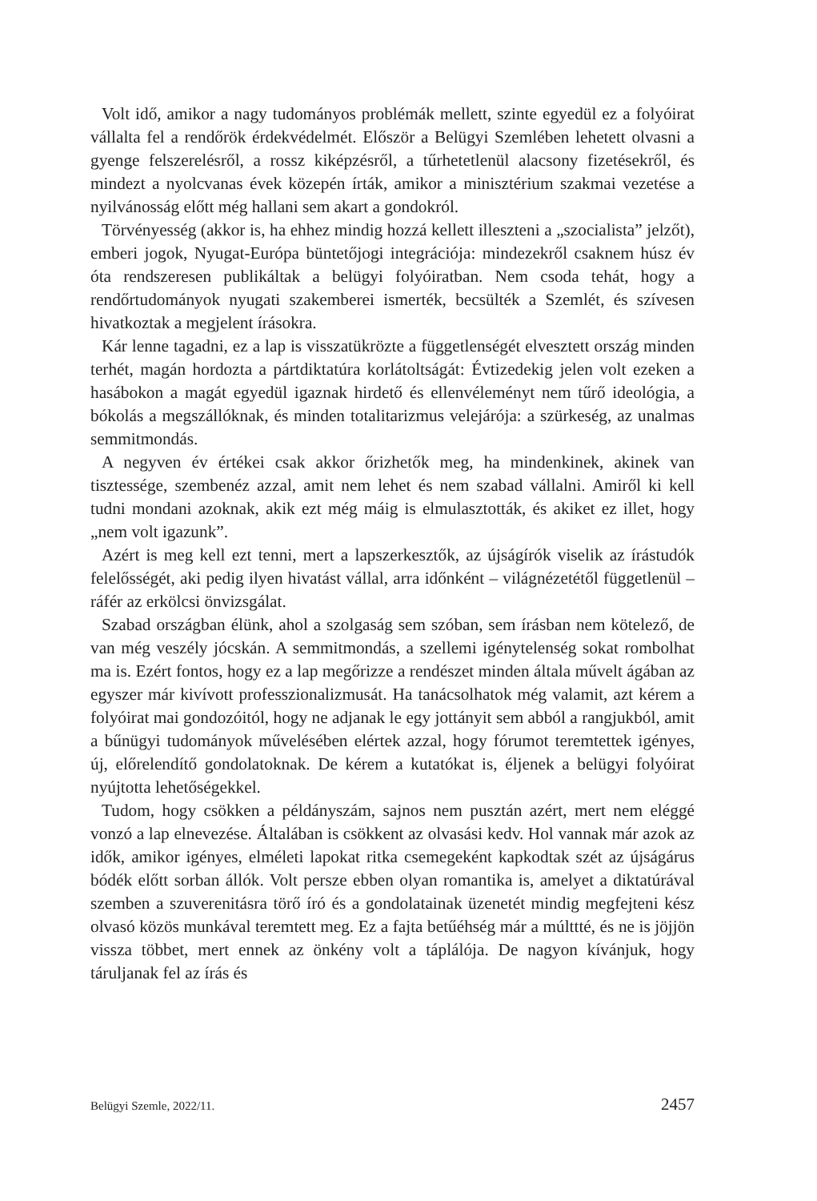Volt idő, amikor a nagy tudományos problémák mellett, szinte egyedül ez a folyóirat vállalta fel a rendőrök érdekvédelmét. Először a Belügyi Szemlében lehetett olvasni a gyenge felszerelésről, a rossz kiképzésről, a tűrhetetlenül alacsony fizetésekről, és mindezt a nyolcvanas évek közepén írták, amikor a minisztérium szakmai vezetése a nyilvánosság előtt még hallani sem akart a gondokról.
Törvényesség (akkor is, ha ehhez mindig hozzá kellett illeszteni a „szocialista” jelzőt), emberi jogok, Nyugat-Európa büntetőjogi integrációja: mindezekről csaknem húsz év óta rendszeresen publikáltak a belügyi folyóiratban. Nem csoda tehát, hogy a rendőrtudományok nyugati szakemberei ismerték, becsülték a Szemlét, és szívesen hivatkoztak a megjelent írásokra.
Kár lenne tagadni, ez a lap is visszatükrözte a függetlenségét elvesztett ország minden terhét, magán hordozta a pártdiktatúra korlátoltságát: Évtizedekig jelen volt ezeken a hasábokon a magát egyedül igaznak hirdető és ellenvéleményt nem tűrő ideológia, a bókolás a megszállóknak, és minden totalitarizmus velejárója: a szürkeség, az unalmas semmitmondás.
A negyven év értékei csak akkor őrizhetők meg, ha mindenkinek, akinek van tisztessége, szembenéz azzal, amit nem lehet és nem szabad vállalni. Amiről ki kell tudni mondani azoknak, akik ezt még máig is elmulasztották, és akiket ez illet, hogy „nem volt igazunk”.
Azért is meg kell ezt tenni, mert a lapszerkesztők, az újságírók viselik az írástudók felelősségét, aki pedig ilyen hivatást vállal, arra időnként – világnézetétől függetlenül – ráfér az erkölcsi önvizsgálat.
Szabad országban élünk, ahol a szolgaság sem szóban, sem írásban nem kötelező, de van még veszély jócskán. A semmitmondás, a szellemi igénytelenség sokat rombolhat ma is. Ezért fontos, hogy ez a lap megőrizze a rendészet minden általa művelt ágában az egyszer már kivívott professzionalizmusát. Ha tanácsolhatok még valamit, azt kérem a folyóirat mai gondozóitól, hogy ne adjanak le egy jottányit sem abból a rangjukból, amit a bűnügyi tudományok művelésében elértek azzal, hogy fórumot teremtettek igényes, új, előrelendítő gondolatoknak. De kérem a kutatókat is, éljenek a belügyi folyóirat nyújtotta lehetőségekkel.
Tudom, hogy csökken a példányszám, sajnos nem pusztán azért, mert nem eléggé vonzó a lap elnevezése. Általában is csökkent az olvasási kedv. Hol vannak már azok az idők, amikor igényes, elméleti lapokat ritka csemegeként kapkodtak szét az újságárus bódék előtt sorban állók. Volt persze ebben olyan romantika is, amelyet a diktatúrával szemben a szuverenitásra törő író és a gondolatainak üzenetét mindig megfejteni kész olvasó közös munkával teremtett meg. Ez a fajta betűéhség már a múlttté, és ne is jöjjön vissza többet, mert ennek az önkény volt a táplálója. De nagyon kívánjuk, hogy táruljanak fel az írás és
Belügyi Szemle, 2022/11. 2457